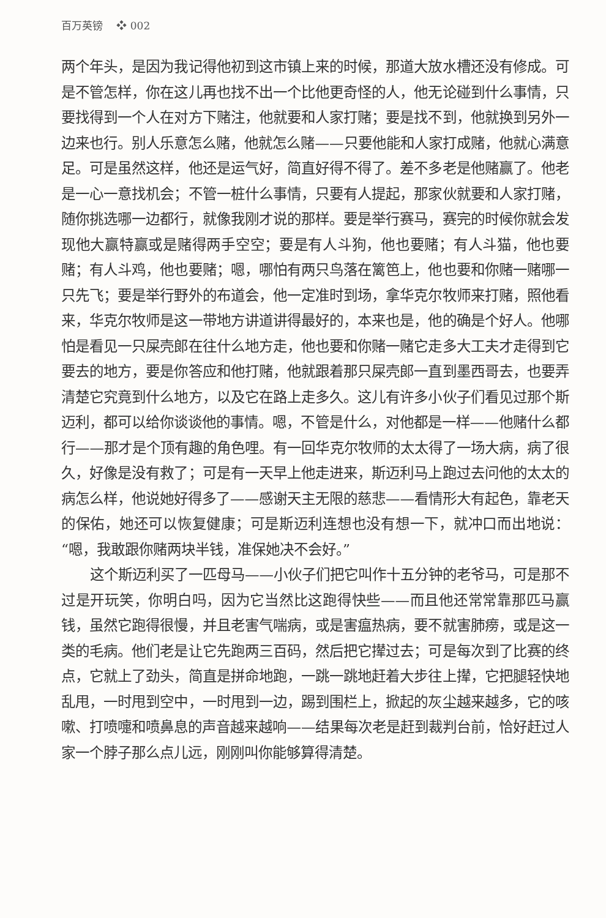百万英镑　 ❖ 002
两个年头，是因为我记得他初到这市镇上来的时候，那道大放水槽还没有修成。可是不管怎样，你在这儿再也找不出一个比他更奇怪的人，他无论碰到什么事情，只要找得到一个人在对方下赌注，他就要和人家打赌；要是找不到，他就换到另外一边来也行。别人乐意怎么赌，他就怎么赌——只要他能和人家打成赌，他就心满意足。可是虽然这样，他还是运气好，简直好得不得了。差不多老是他赌赢了。他老是一心一意找机会；不管一桩什么事情，只要有人提起，那家伙就要和人家打赌，随你挑选哪一边都行，就像我刚才说的那样。要是举行赛马，赛完的时候你就会发现他大赢特赢或是赌得两手空空；要是有人斗狗，他也要赌；有人斗猫，他也要赌；有人斗鸡，他也要赌；嗯，哪怕有两只鸟落在篱笆上，他也要和你赌一赌哪一只先飞；要是举行野外的布道会，他一定准时到场，拿华克尔牧师来打赌，照他看来，华克尔牧师是这一带地方讲道讲得最好的，本来也是，他的确是个好人。他哪怕是看见一只屎壳郎在往什么地方走，他也要和你赌一赌它走多大工夫才走得到它要去的地方，要是你答应和他打赌，他就跟着那只屎壳郎一直到墨西哥去，也要弄清楚它究竟到什么地方，以及它在路上走多久。这儿有许多小伙子们看见过那个斯迈利，都可以给你谈谈他的事情。嗯，不管是什么，对他都是一样——他赌什么都行——那才是个顶有趣的角色哩。有一回华克尔牧师的太太得了一场大病，病了很久，好像是没有救了；可是有一天早上他走进来，斯迈利马上跑过去问他的太太的病怎么样，他说她好得多了——感谢天主无限的慈悲——看情形大有起色，靠老天的保佑，她还可以恢复健康；可是斯迈利连想也没有想一下，就冲口而出地说：“嗯，我敢跟你赌两块半钱，准保她决不会好。”
这个斯迈利买了一匹母马——小伙子们把它叫作十五分钟的老爷马，可是那不过是开玩笑，你明白吗，因为它当然比这跑得快些——而且他还常常靠那匹马赢钱，虽然它跑得很慢，并且老害气喘病，或是害瘟热病，要不就害肺痨，或是这一类的毛病。他们老是让它先跑两三百码，然后把它撵过去；可是每次到了比赛的终点，它就上了劲头，简直是拼命地跑，一跳一跳地赶着大步往上撵，它把腿轻快地乱甩，一时甩到空中，一时甩到一边，踢到围栏上，掀起的灰尘越来越多，它的咳嗽、打喷嚏和喷鼻息的声音越来越响——结果每次老是赶到裁判台前，恰好赶过人家一个脖子那么点儿远，刚刚叫你能够算得清楚。